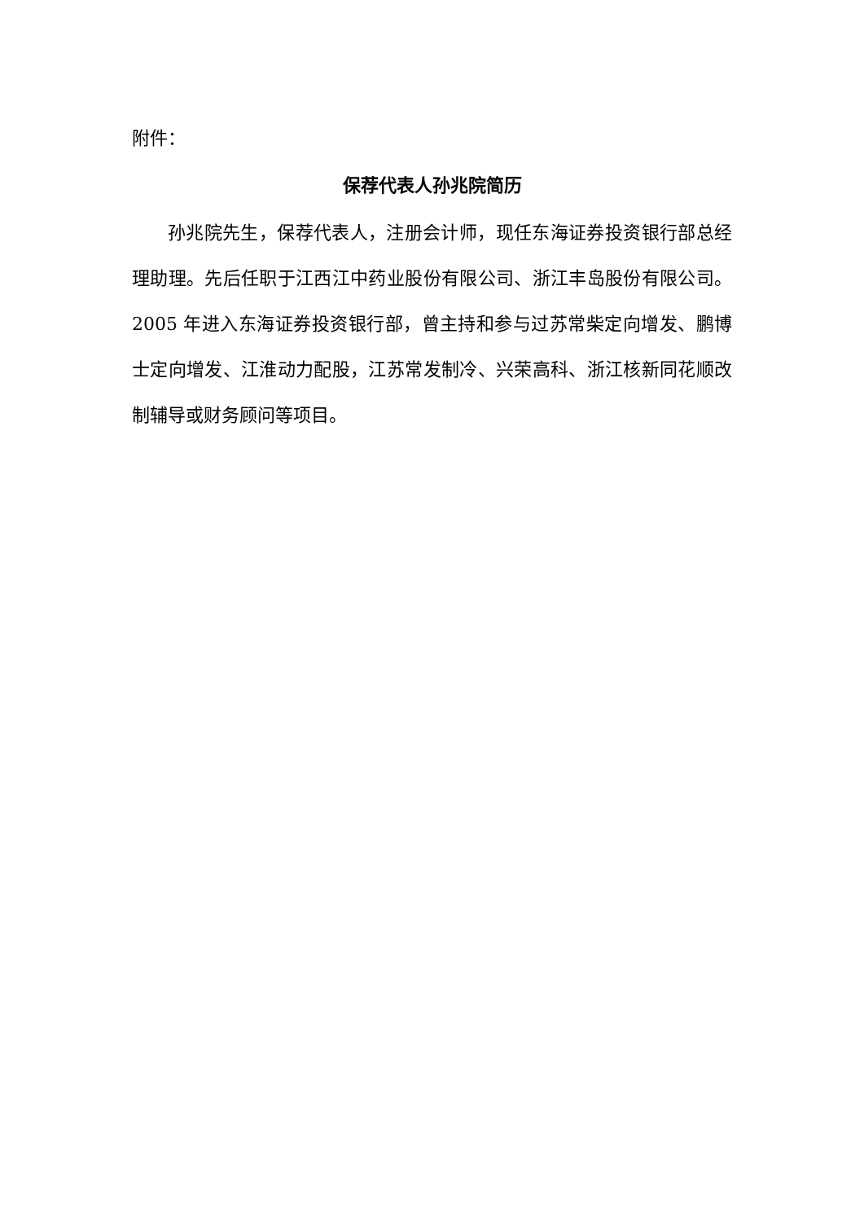附件：
保荐代表人孙兆院简历
孙兆院先生，保荐代表人，注册会计师，现任东海证券投资银行部总经理助理。先后任职于江西江中药业股份有限公司、浙江丰岛股份有限公司。2005 年进入东海证券投资银行部，曾主持和参与过苏常柴定向增发、鹏博士定向增发、江淮动力配股，江苏常发制冷、兴荣高科、浙江核新同花顺改制辅导或财务顾问等项目。